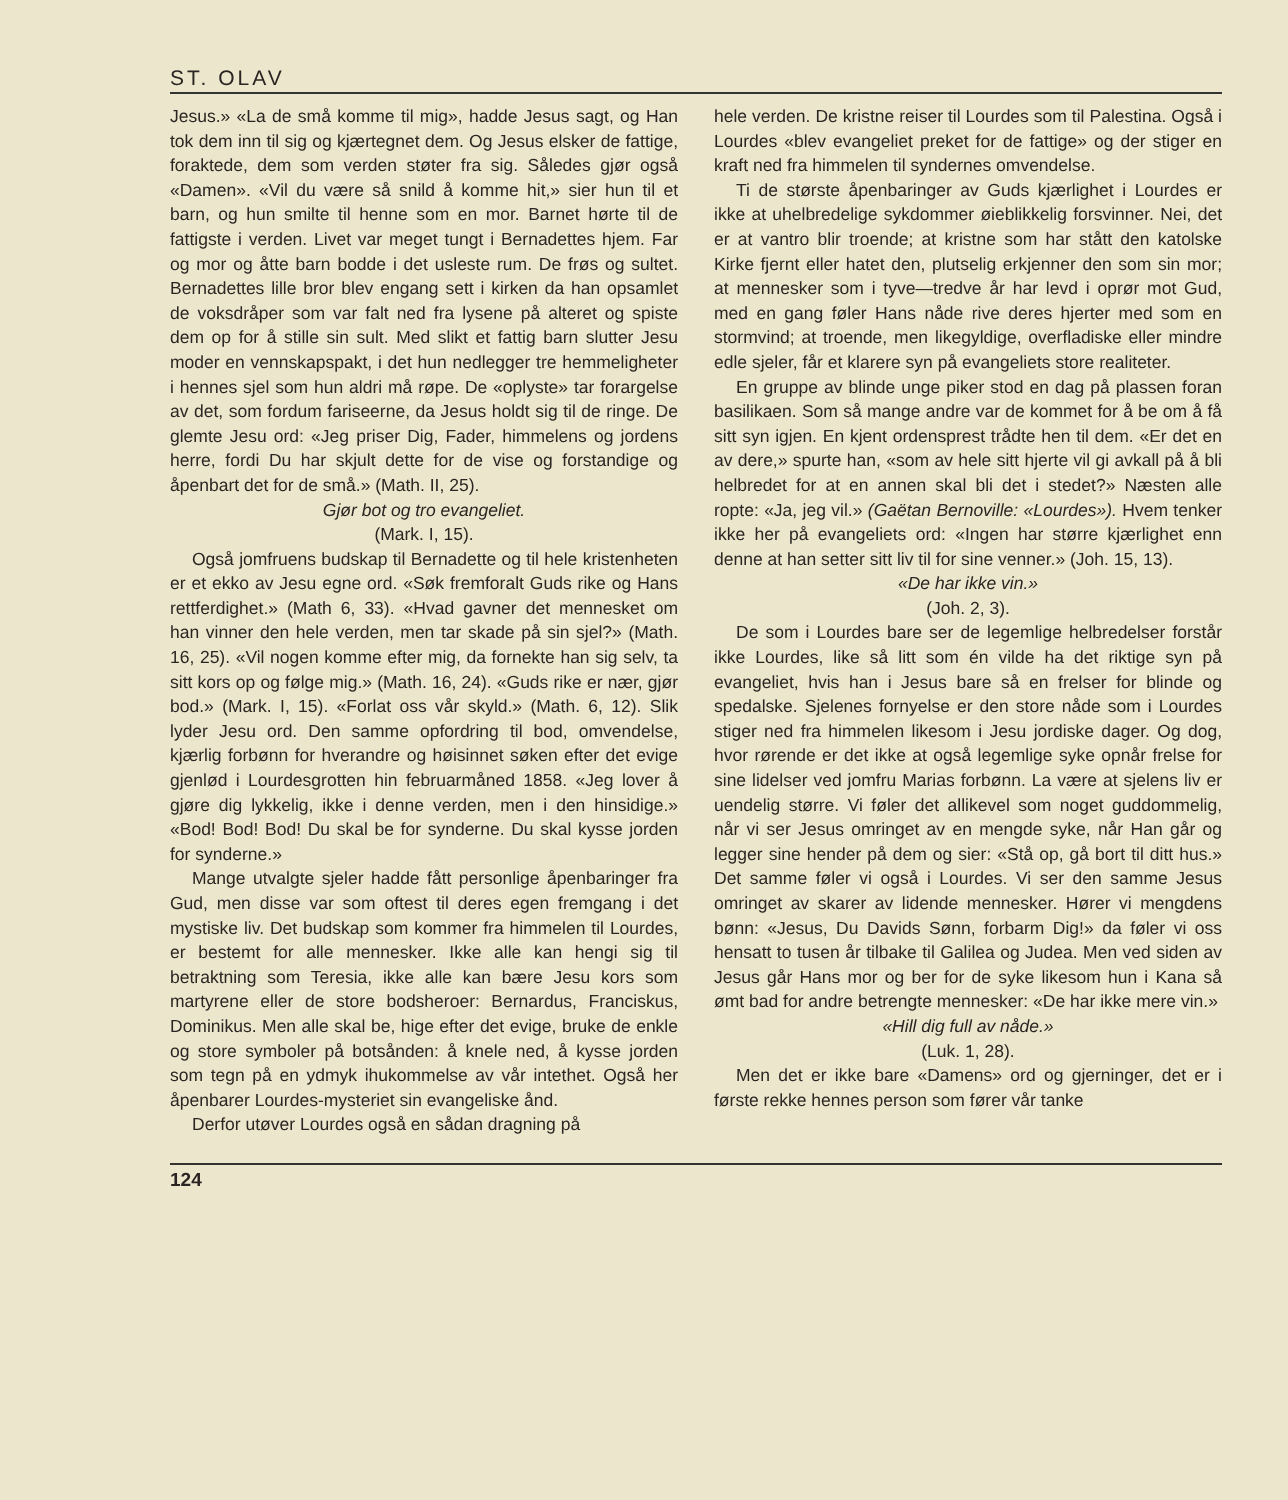ST. OLAV
Jesus.» «La de små komme til mig», hadde Jesus sagt, og Han tok dem inn til sig og kjærtegnet dem. Og Jesus elsker de fattige, foraktede, dem som verden støter fra sig. Således gjør også «Damen». «Vil du være så snild å komme hit,» sier hun til et barn, og hun smilte til henne som en mor. Barnet hørte til de fattigste i verden. Livet var meget tungt i Bernadettes hjem. Far og mor og åtte barn bodde i det usleste rum. De frøs og sultet. Bernadettes lille bror blev engang sett i kirken da han opsamlet de voksdråper som var falt ned fra lysene på alteret og spiste dem op for å stille sin sult. Med slikt et fattig barn slutter Jesu moder en vennskapspakt, i det hun nedlegger tre hemmeligheter i hennes sjel som hun aldri må røpe. De «oplyste» tar forargelse av det, som fordum fariseerne, da Jesus holdt sig til de ringe. De glemte Jesu ord: «Jeg priser Dig, Fader, himmelens og jordens herre, fordi Du har skjult dette for de vise og forstandige og åpenbart det for de små.» (Math. II, 25).
Gjør bot og tro evangeliet.
(Mark. I, 15).
Også jomfruens budskap til Bernadette og til hele kristenheten er et ekko av Jesu egne ord. «Søk fremforalt Guds rike og Hans rettferdighet.» (Math 6, 33). «Hvad gavner det mennesket om han vinner den hele verden, men tar skade på sin sjel?» (Math. 16, 25). «Vil nogen komme efter mig, da fornekte han sig selv, ta sitt kors op og følge mig.» (Math. 16, 24). «Guds rike er nær, gjør bod.» (Mark. I, 15). «Forlat oss vår skyld.» (Math. 6, 12). Slik lyder Jesu ord. Den samme opfordring til bod, omvendelse, kjærlig forbønn for hverandre og høisinnet søken efter det evige gjenlød i Lourdesgrotten hin februarmåned 1858. «Jeg lover å gjøre dig lykkelig, ikke i denne verden, men i den hinsidige.» «Bod! Bod! Bod! Du skal be for synderne. Du skal kysse jorden for synderne.»
Mange utvalgte sjeler hadde fått personlige åpenbaringer fra Gud, men disse var som oftest til deres egen fremgang i det mystiske liv. Det budskap som kommer fra himmelen til Lourdes, er bestemt for alle mennesker. Ikke alle kan hengi sig til betraktning som Teresia, ikke alle kan bære Jesu kors som martyrene eller de store bodsheroer: Bernardus, Franciskus, Dominikus. Men alle skal be, hige efter det evige, bruke de enkle og store symboler på botsånden: å knele ned, å kysse jorden som tegn på en ydmyk ihukommelse av vår intethet. Også her åpenbarer Lourdes-mysteriet sin evangeliske ånd.
Derfor utøver Lourdes også en sådan dragning på
hele verden. De kristne reiser til Lourdes som til Palestina. Også i Lourdes «blev evangeliet preket for de fattige» og der stiger en kraft ned fra himmelen til syndernes omvendelse.
Ti de største åpenbaringer av Guds kjærlighet i Lourdes er ikke at uhelbredelige sykdommer øieblikkelig forsvinner. Nei, det er at vantro blir troende; at kristne som har stått den katolske Kirke fjernt eller hatet den, plutselig erkjenner den som sin mor; at mennesker som i tyve—tredve år har levd i oprør mot Gud, med en gang føler Hans nåde rive deres hjerter med som en stormvind; at troende, men likegyldige, overfladiske eller mindre edle sjeler, får et klarere syn på evangeliets store realiteter.
En gruppe av blinde unge piker stod en dag på plassen foran basilikaen. Som så mange andre var de kommet for å be om å få sitt syn igjen. En kjent ordensprest trådte hen til dem. «Er det en av dere,» spurte han, «som av hele sitt hjerte vil gi avkall på å bli helbredet for at en annen skal bli det i stedet?» Næsten alle ropte: «Ja, jeg vil.» (Gaëtan Bernoville: «Lourdes»). Hvem tenker ikke her på evangeliets ord: «Ingen har større kjærlighet enn denne at han setter sitt liv til for sine venner.» (Joh. 15, 13).
«De har ikke vin.»
(Joh. 2, 3).
De som i Lourdes bare ser de legemlige helbredelser forstår ikke Lourdes, like så litt som én vilde ha det riktige syn på evangeliet, hvis han i Jesus bare så en frelser for blinde og spedalske. Sjelenes fornyelse er den store nåde som i Lourdes stiger ned fra himmelen likesom i Jesu jordiske dager. Og dog, hvor rørende er det ikke at også legemlige syke opnår frelse for sine lidelser ved jomfru Marias forbønn. La være at sjelens liv er uendelig større. Vi føler det allikevel som noget guddommelig, når vi ser Jesus omringet av en mengde syke, når Han går og legger sine hender på dem og sier: «Stå op, gå bort til ditt hus.» Det samme føler vi også i Lourdes. Vi ser den samme Jesus omringet av skarer av lidende mennesker. Hører vi mengdens bønn: «Jesus, Du Davids Sønn, forbarm Dig!» da føler vi oss hensatt to tusen år tilbake til Galilea og Judea. Men ved siden av Jesus går Hans mor og ber for de syke likesom hun i Kana så ømt bad for andre betrengte mennesker: «De har ikke mere vin.»
«Hill dig full av nåde.»
(Luk. 1, 28).
Men det er ikke bare «Damens» ord og gjerninger, det er i første rekke hennes person som fører vår tanke
124